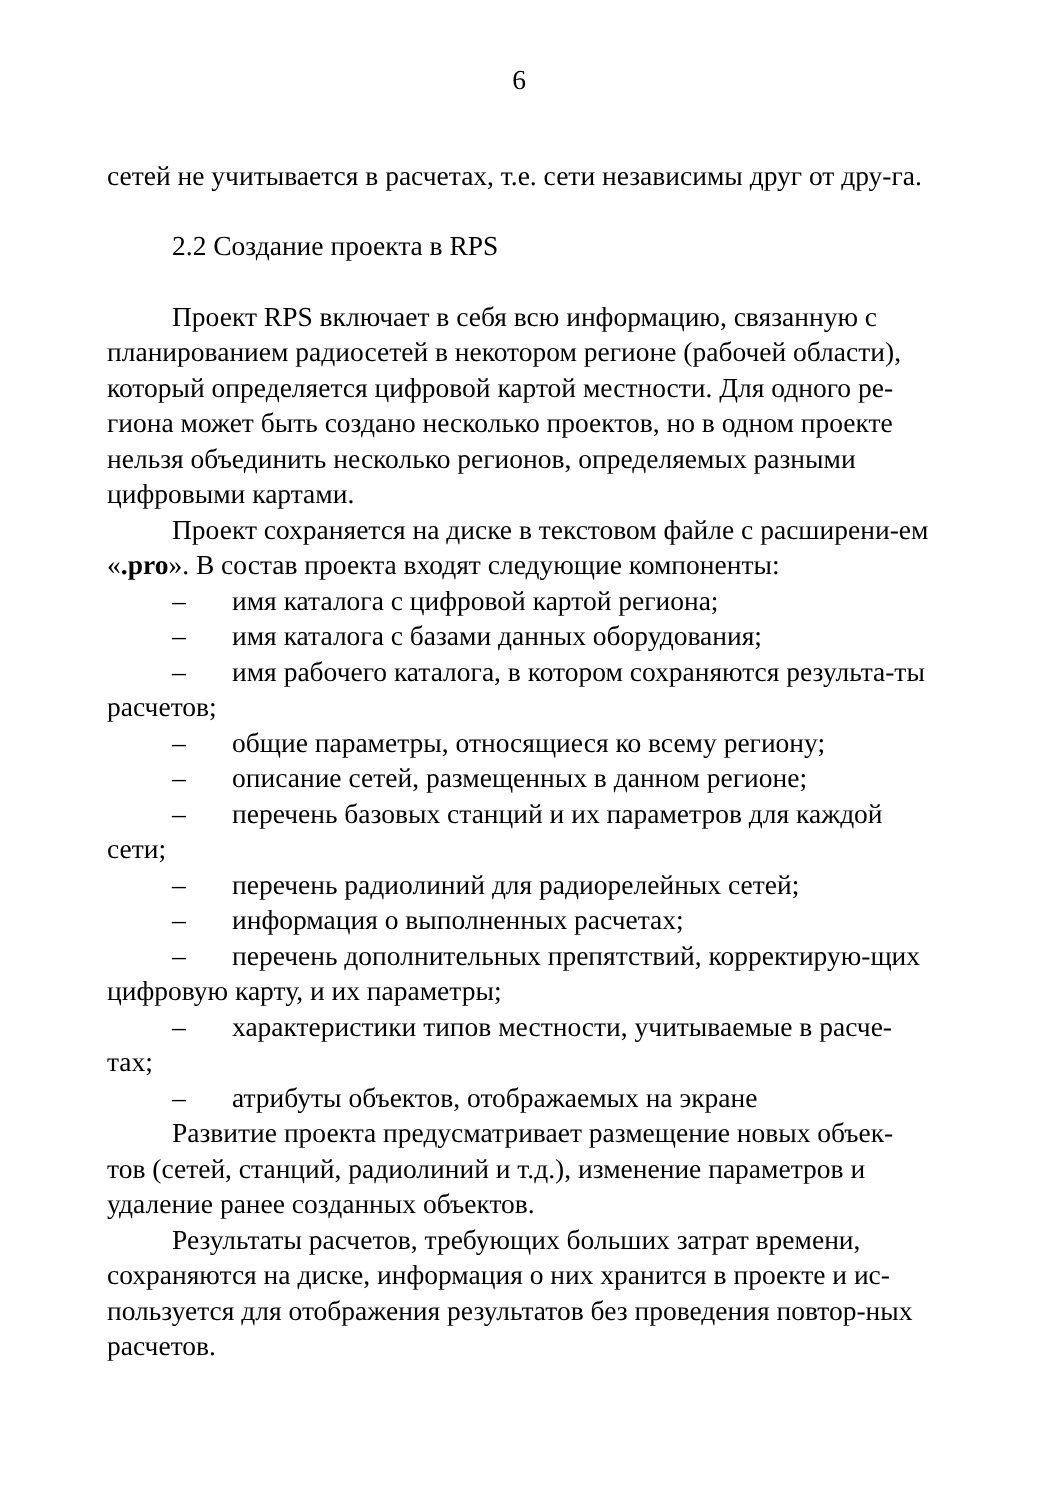6
сетей не учитывается в расчетах, т.е. сети независимы друг от дру-га.
2.2 Создание проекта в RPS
Проект RPS включает в себя всю информацию, связанную с планированием радиосетей в некотором регионе (рабочей области), который определяется цифровой картой местности. Для одного ре-гиона может быть создано несколько проектов, но в одном проекте нельзя объединить несколько регионов, определяемых разными цифровыми картами.
Проект сохраняется на диске в текстовом файле с расширени-ем «.pro». В состав проекта входят следующие компоненты:
– имя каталога с цифровой картой региона;
– имя каталога с базами данных оборудования;
– имя рабочего каталога, в котором сохраняются результа-ты расчетов;
– общие параметры, относящиеся ко всему региону;
– описание сетей, размещенных в данном регионе;
– перечень базовых станций и их параметров для каждой сети;
– перечень радиолиний для радиорелейных сетей;
– информация о выполненных расчетах;
– перечень дополнительных препятствий, корректирую-щих цифровую карту, и их параметры;
– характеристики типов местности, учитываемые в расче-тах;
– атрибуты объектов, отображаемых на экране
Развитие проекта предусматривает размещение новых объек-тов (сетей, станций, радиолиний и т.д.), изменение параметров и удаление ранее созданных объектов.
Результаты расчетов, требующих больших затрат времени, сохраняются на диске, информация о них хранится в проекте и ис-пользуется для отображения результатов без проведения повтор-ных расчетов.